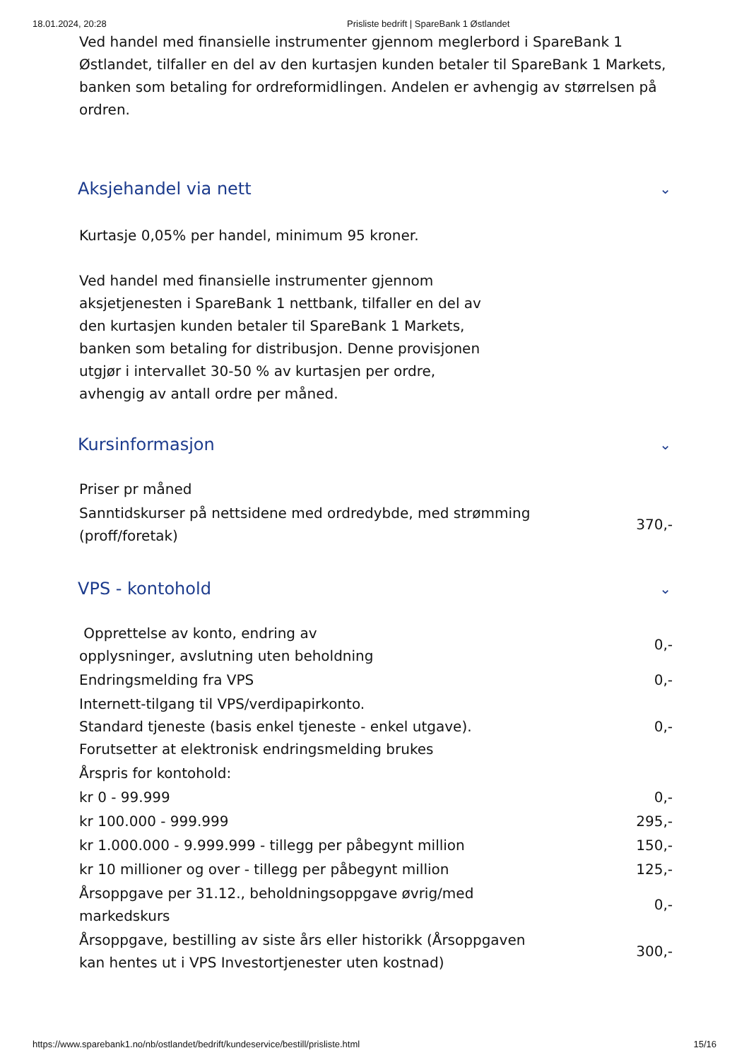18.01.2024, 20:28 Prisliste bedrift | SpareBank 1 Østlandet
Ved handel med finansielle instrumenter gjennom meglerbord i SpareBank 1 Østlandet, tilfaller en del av den kurtasjen kunden betaler til SpareBank 1 Markets, banken som betaling for ordreformidlingen. Andelen er avhengig av størrelsen på ordren.
Aksjehandel via nett ⌄
Kurtasje 0,05% per handel, minimum 95 kroner.
Ved handel med finansielle instrumenter gjennom aksjetjenesten i SpareBank 1 nettbank, tilfaller en del av den kurtasjen kunden betaler til SpareBank 1 Markets, banken som betaling for distribusjon. Denne provisjonen utgjør i intervallet 30-50 % av kurtasjen per ordre, avhengig av antall ordre per måned.
Kursinformasjon ⌄
| Priser pr måned | |
| Sanntidskurser på nettsidene med ordredybde, med strømming (proff/foretak) | 370,- |
VPS - kontohold ⌄
| Opprettelse av konto, endring av opplysninger, avslutning uten beholdning | 0,- |
| Endringsmelding fra VPS | 0,- |
| Internett-tilgang til VPS/verdipapirkonto. Standard tjeneste (basis enkel tjeneste - enkel utgave). Forutsetter at elektronisk endringsmelding brukes | 0,- |
| Årspris for kontohold: | |
| kr 0 - 99.999 | 0,- |
| kr 100.000 - 999.999 | 295,- |
| kr 1.000.000 - 9.999.999 - tillegg per påbegynt million | 150,- |
| kr 10 millioner og over - tillegg per påbegynt million | 125,- |
| Årsoppgave per 31.12., beholdningsoppgave øvrig/med markedskurs | 0,- |
| Årsoppgave, bestilling av siste års eller historikk (Årsoppgaven kan hentes ut i VPS Investortjenester uten kostnad) | 300,- |
https://www.sparebank1.no/nb/ostlandet/bedrift/kundeservice/bestill/prisliste.html 15/16